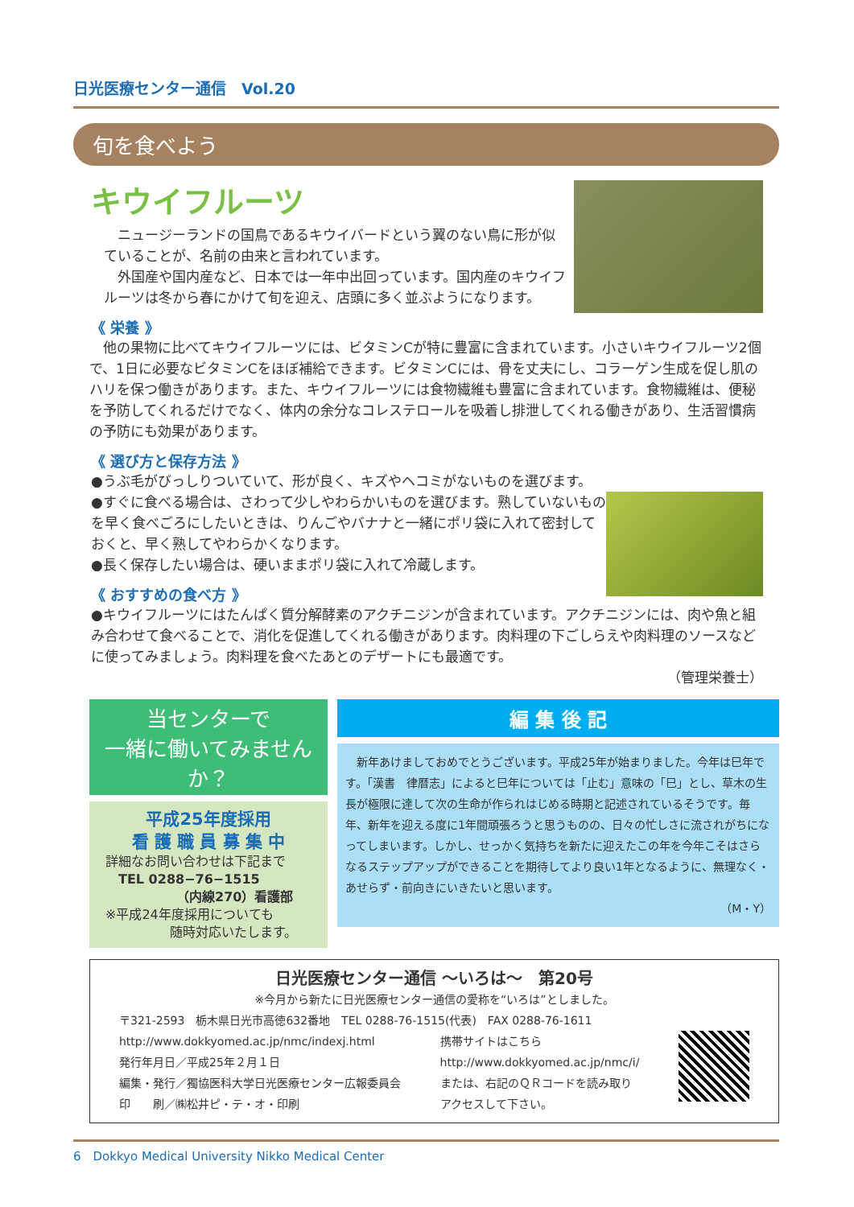日光医療センター通信　Vol.20
旬を食べよう
キウイフルーツ
　ニュージーランドの国鳥であるキウイバードという翼のない鳥に形が似ていることが、名前の由来と言われています。
　外国産や国内産など、日本では一年中出回っています。国内産のキウイフルーツは冬から春にかけて旬を迎え、店頭に多く並ぶようになります。
《 栄養 》
　他の果物に比べてキウイフルーツには、ビタミンCが特に豊富に含まれています。小さいキウイフルーツ2個で、1日に必要なビタミンCをほぼ補給できます。ビタミンCには、骨を丈夫にし、コラーゲン生成を促し肌のハリを保つ働きがあります。また、キウイフルーツには食物繊維も豊富に含まれています。食物繊維は、便秘を予防してくれるだけでなく、体内の余分なコレステロールを吸着し排泄してくれる働きがあり、生活習慣病の予防にも効果があります。
《 選び方と保存方法 》
●うぶ毛がびっしりついていて、形が良く、キズやヘコミがないものを選びます。
●すぐに食べる場合は、さわって少しやわらかいものを選びます。熟していないものを早く食べごろにしたいときは、りんごやバナナと一緒にポリ袋に入れて密封しておくと、早く熟してやわらかくなります。
●長く保存したい場合は、硬いままポリ袋に入れて冷蔵します。
《 おすすめの食べ方 》
●キウイフルーツにはたんぱく質分解酵素のアクチニジンが含まれています。アクチニジンには、肉や魚と組み合わせて食べることで、消化を促進してくれる働きがあります。肉料理の下ごしらえや肉料理のソースなどに使ってみましょう。肉料理を食べたあとのデザートにも最適です。
（管理栄養士）
当センターで
一緒に働いてみませんか？
平成25年度採用
看 護 職 員 募 集 中
詳細なお問い合わせは下記まで
　TEL 0288−76−1515
　　　　　　（内線270）看護部
※平成24年度採用についても
　　　　　随時対応いたします。
編 集 後 記
　新年あけましておめでとうございます。平成25年が始まりました。今年は巳年です。「漢書　律暦志」によると巳年については「止む」意味の「巳」とし、草木の生長が極限に達して次の生命が作られはじめる時期と記述されているそうです。毎年、新年を迎える度に1年間頑張ろうと思うものの、日々の忙しさに流されがちになってしまいます。しかし、せっかく気持ちを新たに迎えたこの年を今年こそはさらなるステップアップができることを期待してより良い1年となるように、無理なく・あせらず・前向きにいきたいと思います。
（M・Y）
日光医療センター通信 〜いろは〜　第20号
※今月から新たに日光医療センター通信の愛称を“いろは”としました。
〒321-2593　栃木県日光市高徳632番地　TEL 0288-76-1515(代表)　FAX 0288-76-1611
http://www.dokkyomed.ac.jp/nmc/indexj.html
発行年月日／平成25年２月１日
編集・発行／獨協医科大学日光医療センター広報委員会
印　　刷／㈱松井ピ・テ・オ・印刷
携帯サイトはこちら
http://www.dokkyomed.ac.jp/nmc/i/
または、右記のＱＲコードを読み取り
アクセスして下さい。
6　Dokkyo Medical University Nikko Medical Center